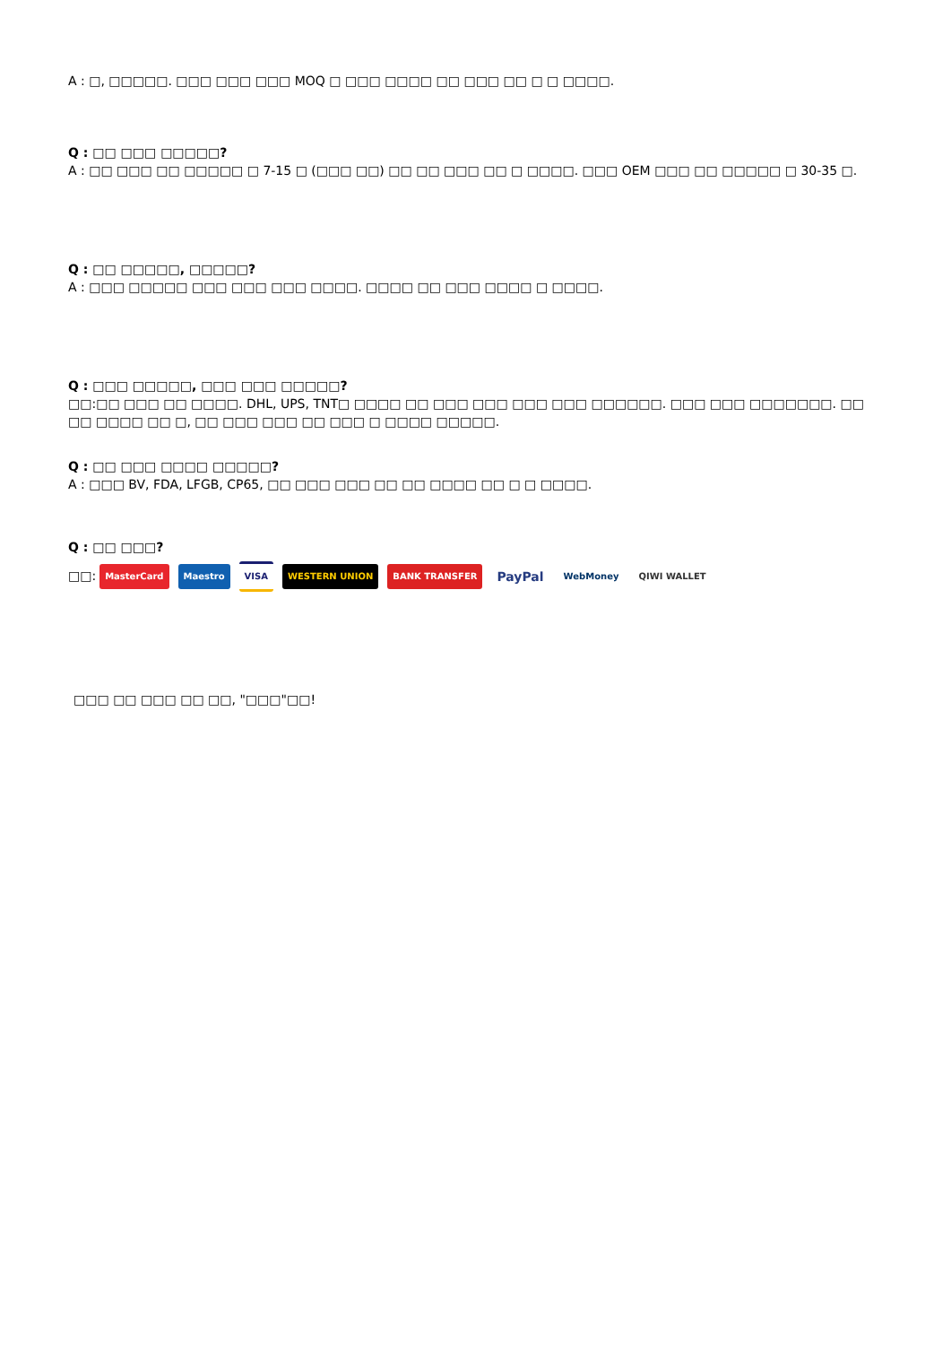A : □, □□□□□. □□□ □□□ □□□ MOQ □ □□□ □□□□ □□ □□□ □□ □ □ □□□□.
Q : □□ □□□ □□□□□?
A : □□ □□□ □□ □□□□□ □ 7-15 □ (□□□ □□) □□ □□ □□□ □□ □ □□□□. □□□ OEM □□□ □□ □□□□□ □ 30-35 □.
Q : □□ □□□□□, □□□□□?
A : □□□ □□□□□ □□□ □□□ □□□ □□□□. □□□□ □□ □□□ □□□□ □ □□□□.
Q : □□□ □□□□□, □□□ □□□ □□□□□?
□□:□□ □□□ □□ □□□□. DHL, UPS, TNT□ □□□□ □□ □□□ □□□ □□□ □□□ □□□□□□. □□□ □□□ □□□□□□□. □□ □□ □□□□ □□ □, □□ □□□ □□□ □□ □□□ □ □□□□ □□□□□.
Q : □□ □□□ □□□□ □□□□□?
A : □□□ BV, FDA, LFGB, CP65, □□ □□□ □□□ □□ □□ □□□□ □□ □ □ □□□□.
Q : □□ □□□?
□□: MasterCard Maestro VISA WESTERN UNION BANK TRANSFER PayPal WebMoney QIWI WALLET
□□□ □□ □□□ □□ □□, "□□□"□□!